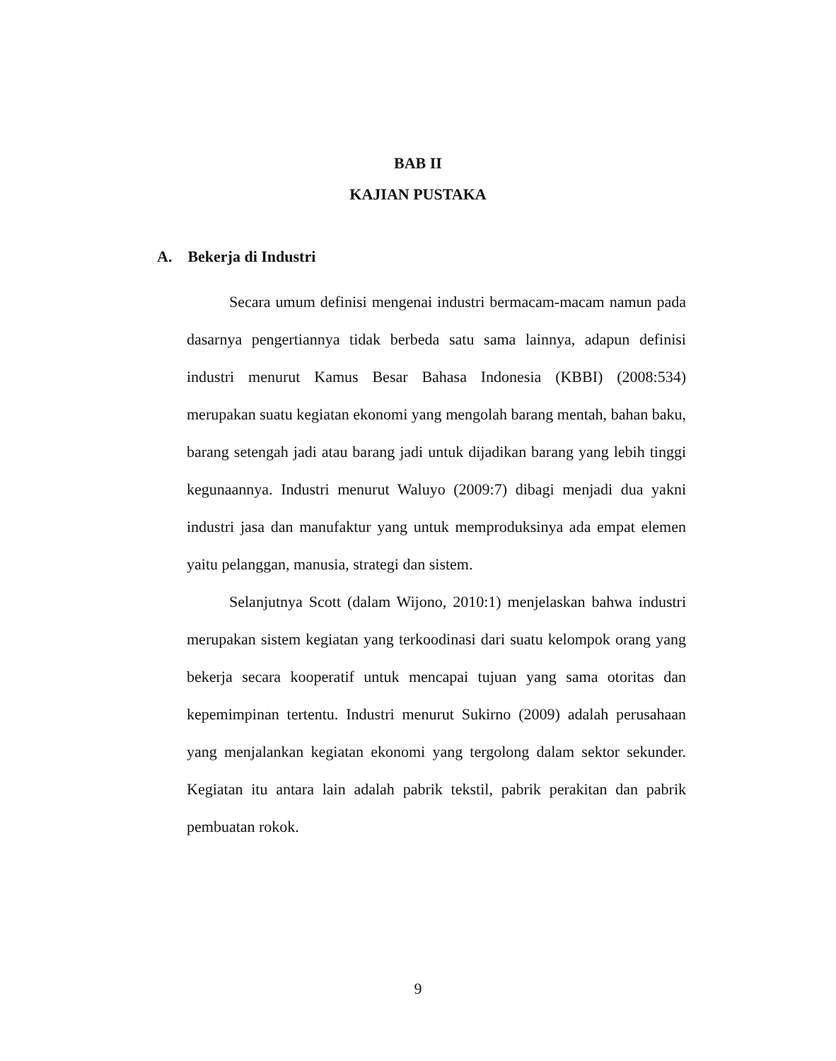BAB II
KAJIAN PUSTAKA
A. Bekerja di Industri
Secara umum definisi mengenai industri bermacam-macam namun pada dasarnya pengertiannya tidak berbeda satu sama lainnya, adapun definisi industri menurut Kamus Besar Bahasa Indonesia (KBBI) (2008:534) merupakan suatu kegiatan ekonomi yang mengolah barang mentah, bahan baku, barang setengah jadi atau barang jadi untuk dijadikan barang yang lebih tinggi kegunaannya. Industri menurut Waluyo (2009:7) dibagi menjadi dua yakni industri jasa dan manufaktur yang untuk memproduksinya ada empat elemen yaitu pelanggan, manusia, strategi dan sistem.
Selanjutnya Scott (dalam Wijono, 2010:1) menjelaskan bahwa industri merupakan sistem kegiatan yang terkoodinasi dari suatu kelompok orang yang bekerja secara kooperatif untuk mencapai tujuan yang sama otoritas dan kepemimpinan tertentu. Industri menurut Sukirno (2009) adalah perusahaan yang menjalankan kegiatan ekonomi yang tergolong dalam sektor sekunder. Kegiatan itu antara lain adalah pabrik tekstil, pabrik perakitan dan pabrik pembuatan rokok.
9